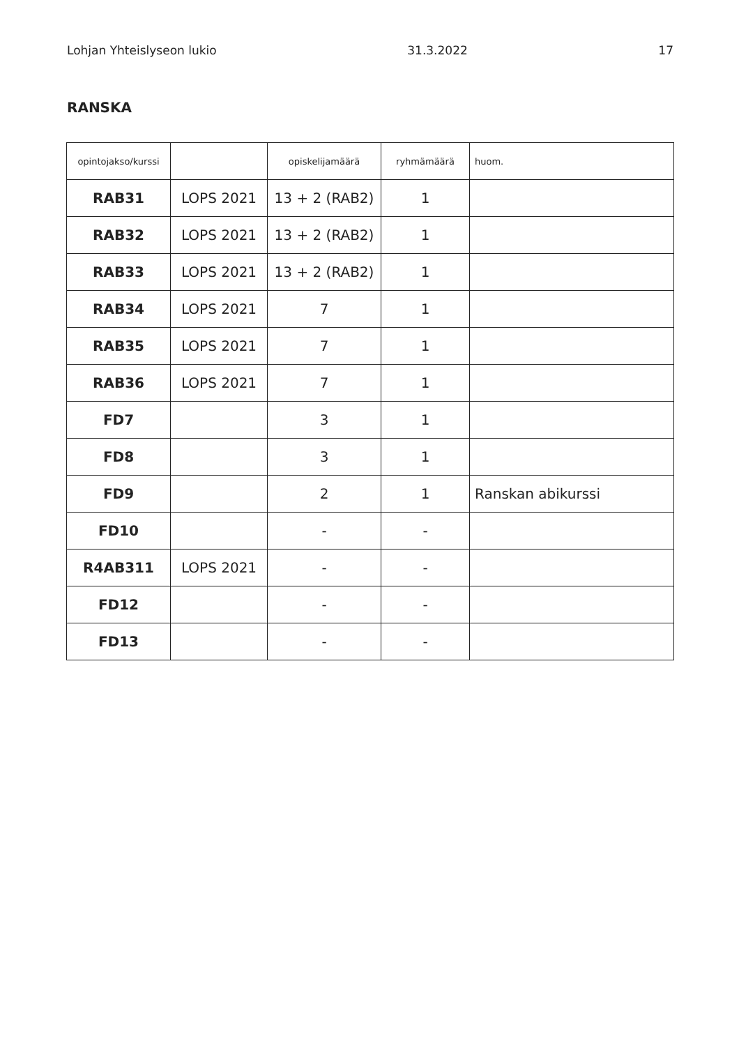Lohjan Yhteislyseon lukio 31.3.2022 17
RANSKA
| opintojakso/kurssi | | opiskelijamäärä | ryhmämäärä | huom. |
| --- | --- | --- | --- | --- |
| RAB31 | LOPS 2021 | 13 + 2 (RAB2) | 1 | |
| RAB32 | LOPS 2021 | 13 + 2 (RAB2) | 1 | |
| RAB33 | LOPS 2021 | 13 + 2 (RAB2) | 1 | |
| RAB34 | LOPS 2021 | 7 | 1 | |
| RAB35 | LOPS 2021 | 7 | 1 | |
| RAB36 | LOPS 2021 | 7 | 1 | |
| FD7 | | 3 | 1 | |
| FD8 | | 3 | 1 | |
| FD9 | | 2 | 1 | Ranskan abikurssi |
| FD10 | | - | - | |
| R4AB311 | LOPS 2021 | - | - | |
| FD12 | | - | - | |
| FD13 | | - | - | |